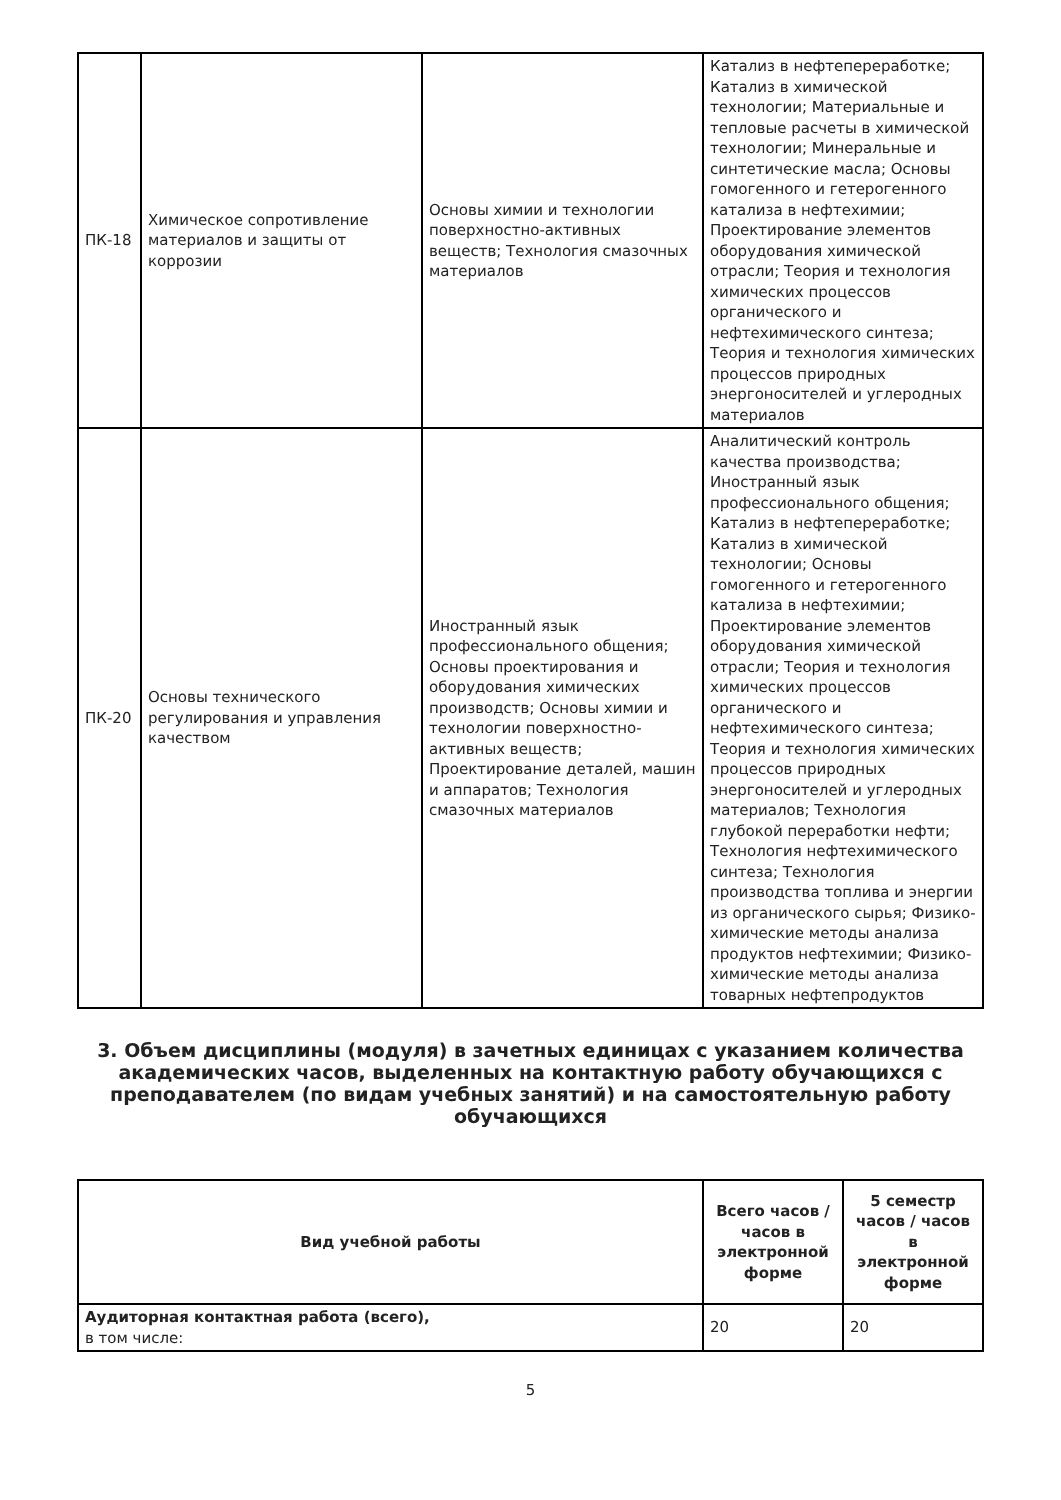| ПК-18 | Химическое сопротивление материалов и защиты от коррозии | Основы химии и технологии поверхностно-активных веществ; Технология смазочных материалов | Катализ в нефтепереработке; Катализ в химической технологии; Материальные и тепловые расчеты в химической технологии; Минеральные и синтетические масла; Основы гомогенного и гетерогенного катализа в нефтехимии; Проектирование элементов оборудования химической отрасли; Теория и технология химических процессов органического и нефтехимического синтеза; Теория и технология химических процессов природных энергоносителей и углеродных материалов |
| ПК-20 | Основы технического регулирования и управления качеством | Иностранный язык профессионального общения; Основы проектирования и оборудования химических производств; Основы химии и технологии поверхностно-активных веществ; Проектирование деталей, машин и аппаратов; Технология смазочных материалов | Аналитический контроль качества производства; Иностранный язык профессионального общения; Катализ в нефтепереработке; Катализ в химической технологии; Основы гомогенного и гетерогенного катализа в нефтехимии; Проектирование элементов оборудования химической отрасли; Теория и технология химических процессов органического и нефтехимического синтеза; Теория и технология химических процессов природных энергоносителей и углеродных материалов; Технология глубокой переработки нефти; Технология нефтехимического синтеза; Технология производства топлива и энергии из органического сырья; Физико-химические методы анализа продуктов нефтехимии; Физико-химические методы анализа товарных нефтепродуктов |
3. Объем дисциплины (модуля) в зачетных единицах с указанием количества академических часов, выделенных на контактную работу обучающихся с преподавателем (по видам учебных занятий) и на самостоятельную работу обучающихся
| Вид учебной работы | Всего часов / часов в электронной форме | 5 семестр часов / часов в электронной форме |
| --- | --- | --- |
| Аудиторная контактная работа (всего), в том числе: | 20 | 20 |
5